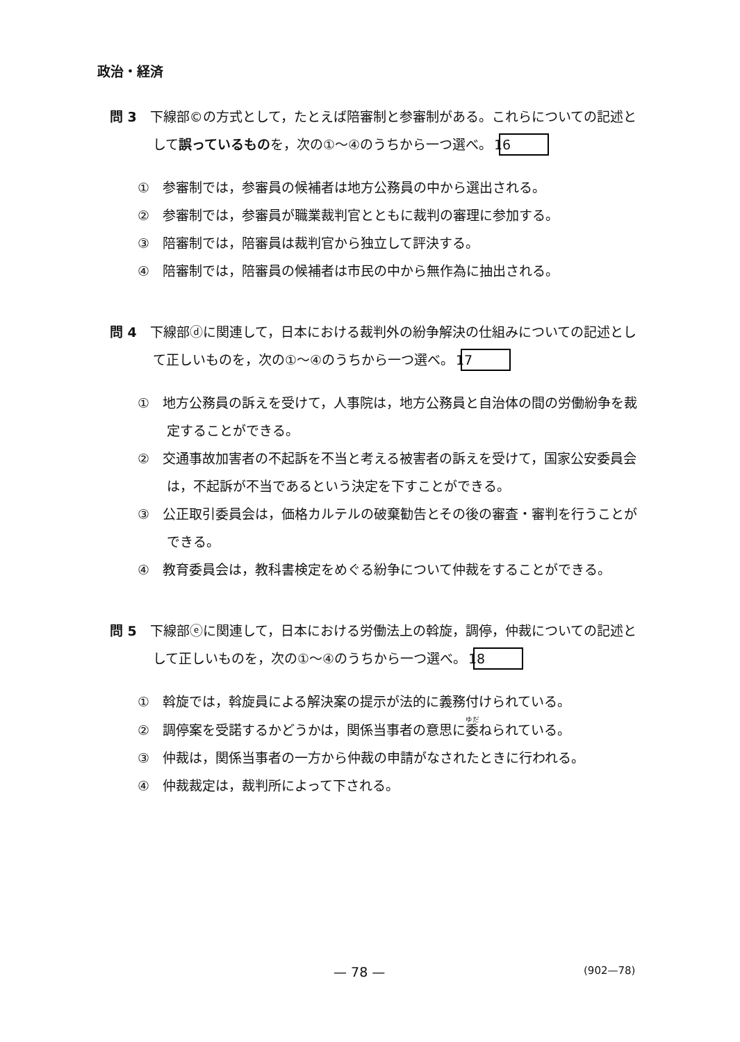政治・経済
問 3　下線部©の方式として，たとえば陪審制と参審制がある。これらについての記述として誤っているものを，次の①～④のうちから一つ選べ。 16
①　参審制では，参審員の候補者は地方公務員の中から選出される。
②　参審制では，参審員が職業裁判官とともに裁判の審理に参加する。
③　陪審制では，陪審員は裁判官から独立して評決する。
④　陪審制では，陪審員の候補者は市民の中から無作為に抽出される。
問 4　下線部ⓓに関連して，日本における裁判外の紛争解決の仕組みについての記述として正しいものを，次の①～④のうちから一つ選べ。 17
①　地方公務員の訴えを受けて，人事院は，地方公務員と自治体の間の労働紛争を裁定することができる。
②　交通事故加害者の不起訴を不当と考える被害者の訴えを受けて，国家公安委員会は，不起訴が不当であるという決定を下すことができる。
③　公正取引委員会は，価格カルテルの破棄勧告とその後の審査・審判を行うことができる。
④　教育委員会は，教科書検定をめぐる紛争について仲裁をすることができる。
問 5　下線部ⓔに関連して，日本における労働法上の斡旋，調停，仲裁についての記述として正しいものを，次の①～④のうちから一つ選べ。 18
①　斡旋では，斡旋員による解決案の提示が法的に義務付けられている。
②　調停案を受諾するかどうかは，関係当事者の意思に委ねられている。
③　仲裁は，関係当事者の一方から仲裁の申請がなされたときに行われる。
④　仲裁裁定は，裁判所によって下される。
— 78 — (902—78)